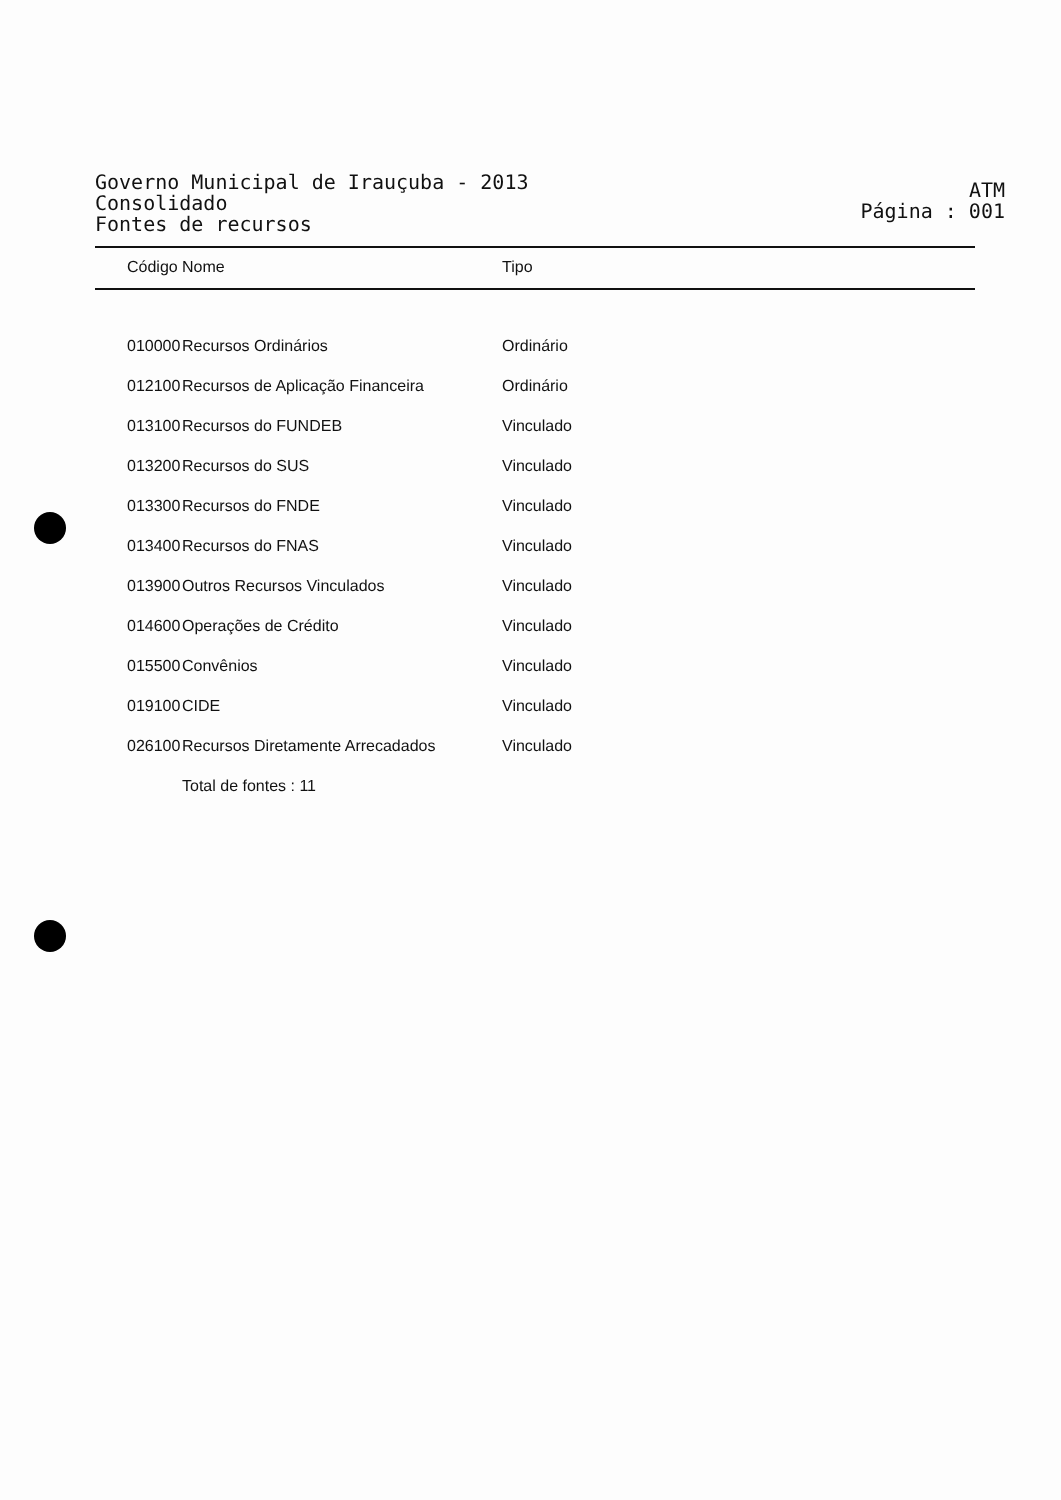Governo Municipal de Irauçuba - 2013
Consolidado
Fontes de recursos
ATM
Página : 001
| Código | Nome | Tipo |
| --- | --- | --- |
| 010000 | Recursos Ordinários | Ordinário |
| 012100 | Recursos de Aplicação Financeira | Ordinário |
| 013100 | Recursos do FUNDEB | Vinculado |
| 013200 | Recursos do SUS | Vinculado |
| 013300 | Recursos do FNDE | Vinculado |
| 013400 | Recursos do FNAS | Vinculado |
| 013900 | Outros Recursos Vinculados | Vinculado |
| 014600 | Operações de Crédito | Vinculado |
| 015500 | Convênios | Vinculado |
| 019100 | CIDE | Vinculado |
| 026100 | Recursos Diretamente Arrecadados | Vinculado |
| | Total de fontes : 11 | |